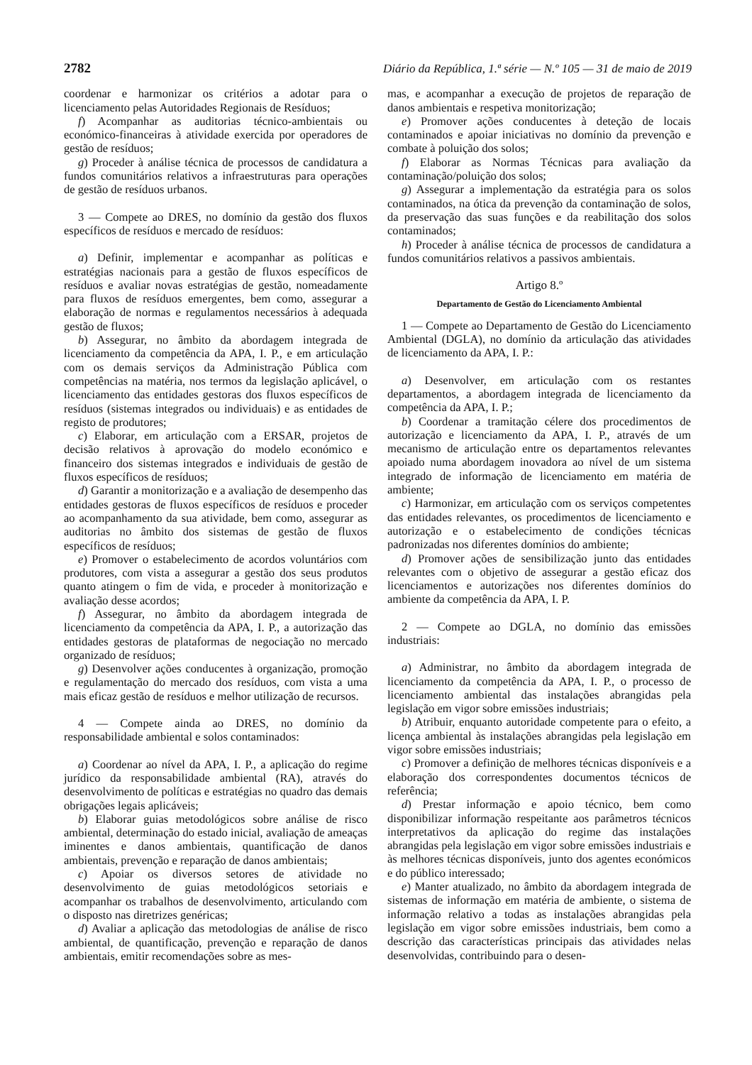2782 Diário da República, 1.ª série — N.º 105 — 31 de maio de 2019
coordenar e harmonizar os critérios a adotar para o licenciamento pelas Autoridades Regionais de Resíduos;
f) Acompanhar as auditorias técnico-ambientais ou económico-financeiras à atividade exercida por operadores de gestão de resíduos;
g) Proceder à análise técnica de processos de candidatura a fundos comunitários relativos a infraestruturas para operações de gestão de resíduos urbanos.
3 — Compete ao DRES, no domínio da gestão dos fluxos específicos de resíduos e mercado de resíduos:
a) Definir, implementar e acompanhar as políticas e estratégias nacionais para a gestão de fluxos específicos de resíduos e avaliar novas estratégias de gestão, nomeadamente para fluxos de resíduos emergentes, bem como, assegurar a elaboração de normas e regulamentos necessários à adequada gestão de fluxos;
b) Assegurar, no âmbito da abordagem integrada de licenciamento da competência da APA, I. P., e em articulação com os demais serviços da Administração Pública com competências na matéria, nos termos da legislação aplicável, o licenciamento das entidades gestoras dos fluxos específicos de resíduos (sistemas integrados ou individuais) e as entidades de registo de produtores;
c) Elaborar, em articulação com a ERSAR, projetos de decisão relativos à aprovação do modelo económico e financeiro dos sistemas integrados e individuais de gestão de fluxos específicos de resíduos;
d) Garantir a monitorização e a avaliação de desempenho das entidades gestoras de fluxos específicos de resíduos e proceder ao acompanhamento da sua atividade, bem como, assegurar as auditorias no âmbito dos sistemas de gestão de fluxos específicos de resíduos;
e) Promover o estabelecimento de acordos voluntários com produtores, com vista a assegurar a gestão dos seus produtos quanto atingem o fim de vida, e proceder à monitorização e avaliação desse acordos;
f) Assegurar, no âmbito da abordagem integrada de licenciamento da competência da APA, I. P., a autorização das entidades gestoras de plataformas de negociação no mercado organizado de resíduos;
g) Desenvolver ações conducentes à organização, promoção e regulamentação do mercado dos resíduos, com vista a uma mais eficaz gestão de resíduos e melhor utilização de recursos.
4 — Compete ainda ao DRES, no domínio da responsabilidade ambiental e solos contaminados:
a) Coordenar ao nível da APA, I. P., a aplicação do regime jurídico da responsabilidade ambiental (RA), através do desenvolvimento de políticas e estratégias no quadro das demais obrigações legais aplicáveis;
b) Elaborar guias metodológicos sobre análise de risco ambiental, determinação do estado inicial, avaliação de ameaças iminentes e danos ambientais, quantificação de danos ambientais, prevenção e reparação de danos ambientais;
c) Apoiar os diversos setores de atividade no desenvolvimento de guias metodológicos setoriais e acompanhar os trabalhos de desenvolvimento, articulando com o disposto nas diretrizes genéricas;
d) Avaliar a aplicação das metodologias de análise de risco ambiental, de quantificação, prevenção e reparação de danos ambientais, emitir recomendações sobre as mes-
mas, e acompanhar a execução de projetos de reparação de danos ambientais e respetiva monitorização;
e) Promover ações conducentes à deteção de locais contaminados e apoiar iniciativas no domínio da prevenção e combate à poluição dos solos;
f) Elaborar as Normas Técnicas para avaliação da contaminação/poluição dos solos;
g) Assegurar a implementação da estratégia para os solos contaminados, na ótica da prevenção da contaminação de solos, da preservação das suas funções e da reabilitação dos solos contaminados;
h) Proceder à análise técnica de processos de candidatura a fundos comunitários relativos a passivos ambientais.
Artigo 8.º
Departamento de Gestão do Licenciamento Ambiental
1 — Compete ao Departamento de Gestão do Licenciamento Ambiental (DGLA), no domínio da articulação das atividades de licenciamento da APA, I. P.:
a) Desenvolver, em articulação com os restantes departamentos, a abordagem integrada de licenciamento da competência da APA, I. P.;
b) Coordenar a tramitação célere dos procedimentos de autorização e licenciamento da APA, I. P., através de um mecanismo de articulação entre os departamentos relevantes apoiado numa abordagem inovadora ao nível de um sistema integrado de informação de licenciamento em matéria de ambiente;
c) Harmonizar, em articulação com os serviços competentes das entidades relevantes, os procedimentos de licenciamento e autorização e o estabelecimento de condições técnicas padronizadas nos diferentes domínios do ambiente;
d) Promover ações de sensibilização junto das entidades relevantes com o objetivo de assegurar a gestão eficaz dos licenciamentos e autorizações nos diferentes domínios do ambiente da competência da APA, I. P.
2 — Compete ao DGLA, no domínio das emissões industriais:
a) Administrar, no âmbito da abordagem integrada de licenciamento da competência da APA, I. P., o processo de licenciamento ambiental das instalações abrangidas pela legislação em vigor sobre emissões industriais;
b) Atribuir, enquanto autoridade competente para o efeito, a licença ambiental às instalações abrangidas pela legislação em vigor sobre emissões industriais;
c) Promover a definição de melhores técnicas disponíveis e a elaboração dos correspondentes documentos técnicos de referência;
d) Prestar informação e apoio técnico, bem como disponibilizar informação respeitante aos parâmetros técnicos interpretativos da aplicação do regime das instalações abrangidas pela legislação em vigor sobre emissões industriais e às melhores técnicas disponíveis, junto dos agentes económicos e do público interessado;
e) Manter atualizado, no âmbito da abordagem integrada de sistemas de informação em matéria de ambiente, o sistema de informação relativo a todas as instalações abrangidas pela legislação em vigor sobre emissões industriais, bem como a descrição das características principais das atividades nelas desenvolvidas, contribuindo para o desen-